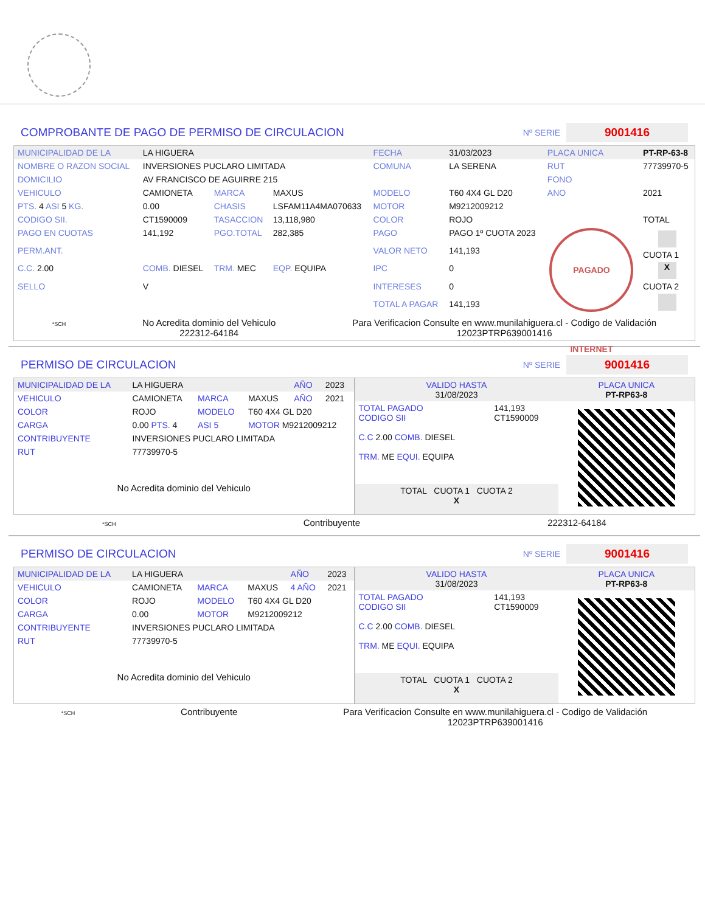COMPROBANTE DE PAGO DE PERMISO DE CIRCULACION
Nº SERIE 9001416
| MUNICIPALIDAD DE LA | LA HIGUERA | | | FECHA | 31/03/2023 | PLACA UNICA | PT-RP-63-8 |
| NOMBRE O RAZON SOCIAL | INVERSIONES PUCLARO LIMITADA | | | COMUNA | LA SERENA | RUT | 77739970-5 |
| DOMICILIO | AV FRANCISCO DE AGUIRRE 215 | | | | | FONO | |
| VEHICULO | CAMIONETA | MARCA | MAXUS | MODELO | T60 4X4 GL D20 | ANO | 2021 |
| PTS. 4 ASI 5 KG. | 0.00 | CHASIS | LSFAM11A4MA070633 | MOTOR | M9212009212 | | |
| CODIGO SII. | CT1590009 | TASACCION | 13,118,980 | COLOR | ROJO | | TOTAL |
| PAGO EN CUOTAS | 141,192 | PGO.TOTAL | 282,385 | PAGO | PAGO 1º CUOTA 2023 | PAGADO INTERNET | CUOTA 1 X CUOTA 2 |
| PERM.ANT. | | | | VALOR NETO | 141,193 | | |
| C.C. 2.00 | COMB. DIESEL | TRM. MEC | EQP. EQUIPA | IPC | 0 | | |
| SELLO | V | | | INTERESES | 0 | | |
| | | | | TOTAL A PAGAR | 141,193 | | |
*SCH
No Acredita dominio del Vehiculo
222312-64184
Para Verificacion Consulte en www.munilahiguera.cl - Codigo de Validación
12023PTRP639001416
PERMISO DE CIRCULACION
Nº SERIE 9001416
| MUNICIPALIDAD DE LA | LA HIGUERA | | | AÑO | 2023 |
| VEHICULO | CAMIONETA | MARCA | MAXUS | AÑO | 2021 |
| COLOR | ROJO | MODELO | T60 4X4 GL D20 | | |
| CARGA | 0.00 PTS. 4 | ASI 5 | MOTOR M9212009212 | | |
| CONTRIBUYENTE | INVERSIONES PUCLARO LIMITADA | | | | |
| RUT | 77739970-5 | | | | |
| No Acredita dominio del Vehiculo | | | | | |
| VALIDO HASTA 31/08/2023 | | PLACA UNICA PT-RP63-8 |
| TOTAL PAGADO CODIGO SII C.C 2.00 COMB. DIESEL TRM. ME EQUI. EQUIPA | 141,193 CT1590009 | |
| TOTAL CUOTA 1 CUOTA 2 X | | |
*SCH
Contribuyente 222312-64184
PERMISO DE CIRCULACION
Nº SERIE 9001416
| MUNICIPALIDAD DE LA | LA HIGUERA | | | AÑO | 2023 |
| VEHICULO | CAMIONETA | MARCA | MAXUS | 4 AÑO | 2021 |
| COLOR | ROJO | MODELO | T60 4X4 GL D20 | | |
| CARGA | 0.00 | MOTOR | M9212009212 | | |
| CONTRIBUYENTE | INVERSIONES PUCLARO LIMITADA | | | | |
| RUT | 77739970-5 | | | | |
| No Acredita dominio del Vehiculo | | | | | |
| VALIDO HASTA 31/08/2023 | | PLACA UNICA PT-RP63-8 |
| TOTAL PAGADO CODIGO SII C.C 2.00 COMB. DIESEL TRM. ME EQUI. EQUIPA | 141,193 CT1590009 | |
| TOTAL CUOTA 1 CUOTA 2 X | | |
*SCH
Contribuyente Para Verificacion Consulte en www.munilahiguera.cl - Codigo de Validación
12023PTRP639001416